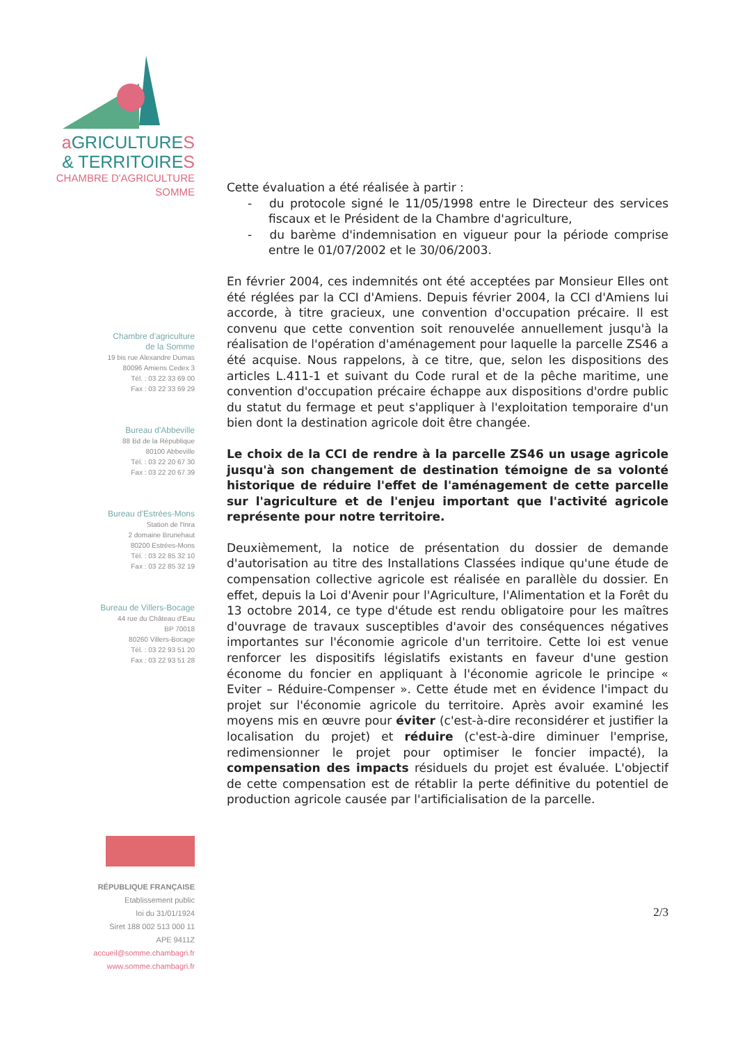a GRICULTURES
& TERRITOIRES
CHAMBRE D'AGRICULTURE
SOMME
Chambre d'agriculture
de la Somme
19 bis rue Alexandre Dumas
80096 Amiens Cedex 3
Tél. : 03 22 33 69 00
Fax : 03 22 33 69 29
Bureau d'Abbeville
88 Bd de la République
80100 Abbeville
Tél. : 03 22 20 67 30
Fax : 03 22 20 67 39
Bureau d'Estrées-Mons
Station de l'Inra
2 domaine Brunehaut
80200 Estrées-Mons
Tél. : 03 22 85 32 10
Fax : 03 22 85 32 19
Bureau de Villers-Bocage
44 rue du Château d'Eau
BP 70018
80260 Villers-Bocage
Tél. : 03 22 93 51 20
Fax : 03 22 93 51 28
RÉPUBLIQUE FRANÇAISE
Etablissement public
loi du 31/01/1924
Siret 188 002 513 000 11
APE 9411Z
accueil@somme.chambagri.fr
www.somme.chambagri.fr
Cette évaluation a été réalisée à partir :
- du protocole signé le 11/05/1998 entre le Directeur des services fiscaux et le Président de la Chambre d'agriculture,
- du barème d'indemnisation en vigueur pour la période comprise entre le 01/07/2002 et le 30/06/2003.
En février 2004, ces indemnités ont été acceptées par Monsieur Elles ont été réglées par la CCI d'Amiens. Depuis février 2004, la CCI d'Amiens lui accorde, à titre gracieux, une convention d'occupation précaire. Il est convenu que cette convention soit renouvelée annuellement jusqu'à la réalisation de l'opération d'aménagement pour laquelle la parcelle ZS46 a été acquise. Nous rappelons, à ce titre, que, selon les dispositions des articles L.411-1 et suivant du Code rural et de la pêche maritime, une convention d'occupation précaire échappe aux dispositions d'ordre public du statut du fermage et peut s'appliquer à l'exploitation temporaire d'un bien dont la destination agricole doit être changée.
Le choix de la CCI de rendre à la parcelle ZS46 un usage agricole jusqu'à son changement de destination témoigne de sa volonté historique de réduire l'effet de l'aménagement de cette parcelle sur l'agriculture et de l'enjeu important que l'activité agricole représente pour notre territoire.
Deuxièmement, la notice de présentation du dossier de demande d'autorisation au titre des Installations Classées indique qu'une étude de compensation collective agricole est réalisée en parallèle du dossier. En effet, depuis la Loi d'Avenir pour l'Agriculture, l'Alimentation et la Forêt du 13 octobre 2014, ce type d'étude est rendu obligatoire pour les maîtres d'ouvrage de travaux susceptibles d'avoir des conséquences négatives importantes sur l'économie agricole d'un territoire. Cette loi est venue renforcer les dispositifs législatifs existants en faveur d'une gestion économe du foncier en appliquant à l'économie agricole le principe « Eviter – Réduire-Compenser ». Cette étude met en évidence l'impact du projet sur l'économie agricole du territoire. Après avoir examiné les moyens mis en œuvre pour éviter (c'est-à-dire reconsidérer et justifier la localisation du projet) et réduire (c'est-à-dire diminuer l'emprise, redimensionner le projet pour optimiser le foncier impacté), la compensation des impacts résiduels du projet est évaluée. L'objectif de cette compensation est de rétablir la perte définitive du potentiel de production agricole causée par l'artificialisation de la parcelle.
2/3